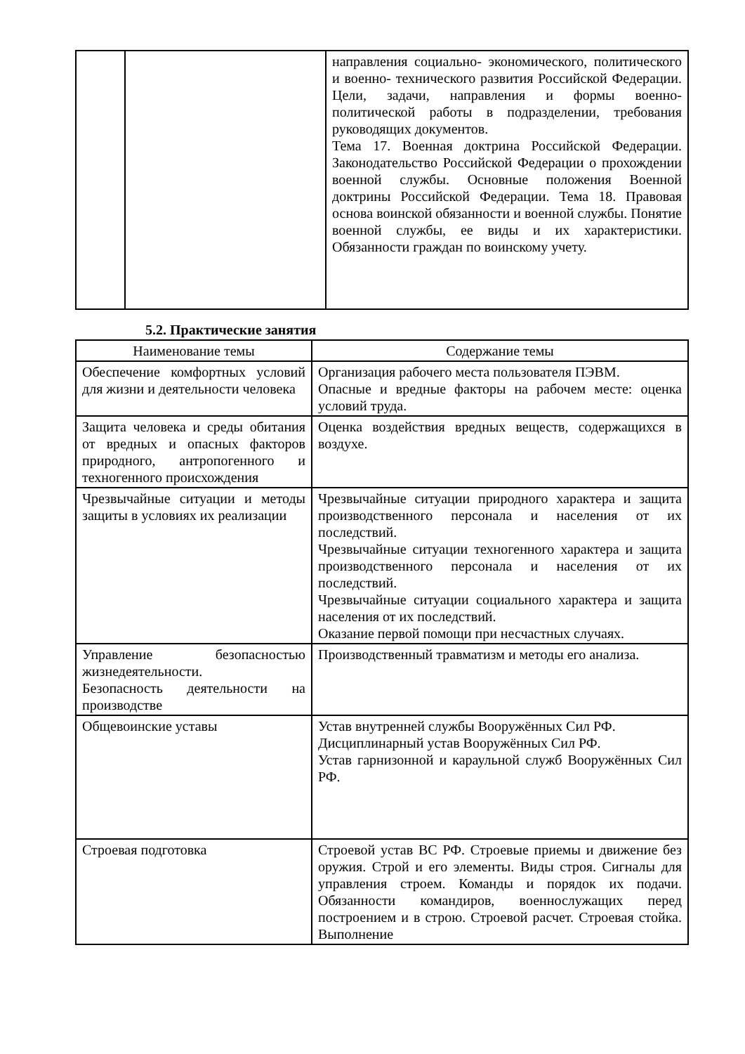| | | направления социально- экономического, политического и военно- технического развития Российской Федерации. Цели, задачи, направления и формы военно- политической работы в подразделении, требования руководящих документов. Тема 17. Военная доктрина Российской Федерации. Законодательство Российской Федерации о прохождении военной службы. Основные положения Военной доктрины Российской Федерации. Тема 18. Правовая основа воинской обязанности и военной службы. Понятие военной службы, ее виды и их характеристики. Обязанности граждан по воинскому учету. |
5.2. Практические занятия
| Наименование темы | Содержание темы |
| --- | --- |
| Обеспечение комфортных условий для жизни и деятельности человека | Организация рабочего места пользователя ПЭВМ. Опасные и вредные факторы на рабочем месте: оценка условий труда. |
| Защита человека и среды обитания от вредных и опасных факторов природного, антропогенного и техногенного происхождения | Оценка воздействия вредных веществ, содержащихся в воздухе. |
| Чрезвычайные ситуации и методы защиты в условиях их реализации | Чрезвычайные ситуации природного характера и защита производственного персонала и населения от их последствий. Чрезвычайные ситуации техногенного характера и защита производственного персонала и населения от их последствий. Чрезвычайные ситуации социального характера и защита населения от их последствий. Оказание первой помощи при несчастных случаях. |
| Управление безопасностью жизнедеятельности. Безопасность деятельности на производстве | Производственный травматизм и методы его анализа. |
| Общевоинские уставы | Устав внутренней службы Вооружённых Сил РФ. Дисциплинарный устав Вооружённых Сил РФ. Устав гарнизонной и караульной служб Вооружённых Сил РФ. |
| Строевая подготовка | Строевой устав ВС РФ. Строевые приемы и движение без оружия. Строй и его элементы. Виды строя. Сигналы для управления строем. Команды и порядок их подачи. Обязанности командиров, военнослужащих перед построением и в строю. Строевой расчет. Строевая стойка. Выполнение |